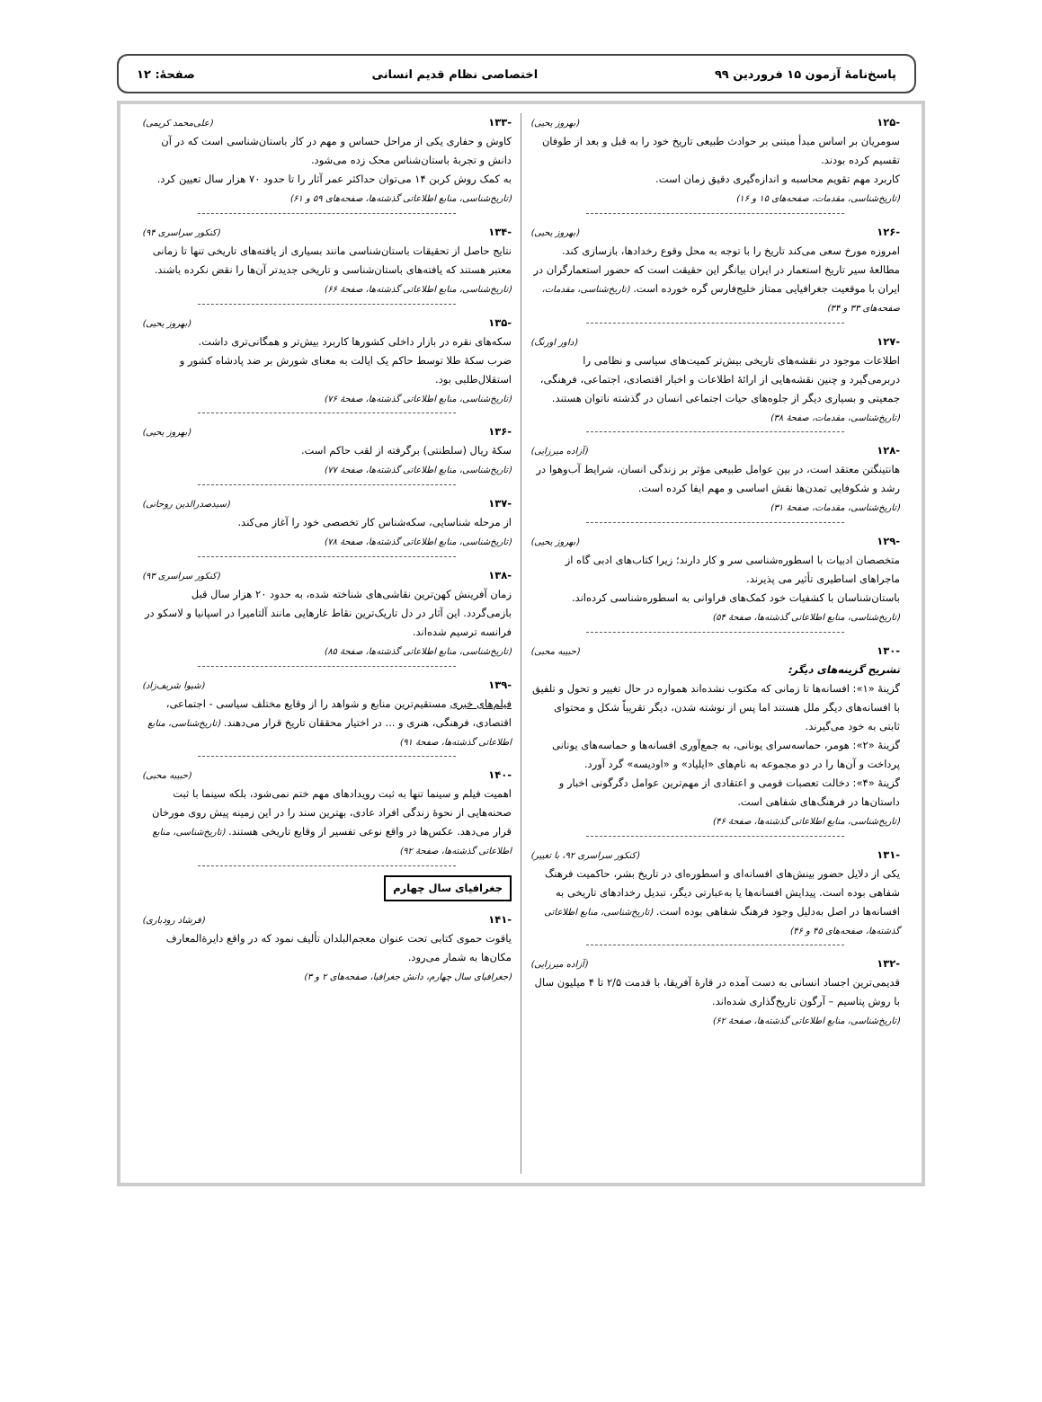پاسخ‌نامهٔ آزمون ۱۵ فروردین ۹۹ اختصاصی نظام قدیم انسانی صفحهٔ: ۱۲
-۱۲۵ (بهروز یحیی)
سومریان بر اساس مبدأ مبتنی بر حوادث طبیعی تاریخ خود را به قبل و بعد از طوفان تقسیم کرده بودند.
کاربرد مهم تقویم محاسبه و اندازه‌گیری دقیق زمان است.
(تاریخ‌شناسی، مقدمات، صفحه‌های ۱۵ و ۱۶)
-۱۲۶ (بهروز یحیی)
امروزه مورخ سعی می‌کند تاریخ را با توجه به محل وقوع رخدادها، بازسازی کند. مطالعهٔ سیر تاریخ استعمار در ایران بیانگر این حقیقت است که حضور استعمارگران در ایران با موقعیت جغرافیایی ممتاز خلیج‌فارس گره خورده است. (تاریخ‌شناسی، مقدمات، صفحه‌های ۳۳ و ۳۴)
-۱۲۷ (داور اورنگ)
اطلاعات موجود در نقشه‌های تاریخی بیش‌تر کمیت‌های سیاسی و نظامی را دربرمی‌گیرد و چنین نقشه‌هایی از ارائهٔ اطلاعات و اخبار اقتصادی، اجتماعی، فرهنگی، جمعیتی و بسیاری دیگر از جلوه‌های حیات اجتماعی انسان در گذشته ناتوان هستند. (تاریخ‌شناسی، مقدمات، صفحهٔ ۳۸)
-۱۲۸ (آزاده میرزایی)
هانتینگتن معتقد است، در بین عوامل طبیعی مؤثر بر زندگی انسان، شرایط آب‌وهوا در رشد و شکوفایی تمدن‌ها نقش اساسی و مهم ایفا کرده است.
(تاریخ‌شناسی، مقدمات، صفحهٔ ۳۱)
-۱۲۹ (بهروز یحیی)
متخصصان ادبیات با اسطوره‌شناسی سر و کار دارند؛ زیرا کتاب‌های ادبی گاه از ماجراهای اساطیری تأثیر می پذیرند.
باستان‌شناسان با کشفیات خود کمک‌های فراوانی به اسطوره‌شناسی کرده‌اند. (تاریخ‌شناسی، منابع اطلاعاتی گذشته‌ها، صفحهٔ ۵۴)
-۱۳۰ (حبیبه محبی)
تشریح گزینه‌های دیگر:
گزینهٔ «۱»: افسانه‌ها تا زمانی که مکتوب نشده‌اند همواره در حال تغییر و تحول و تلفیق با افسانه‌های دیگر ملل هستند اما پس از نوشته شدن، دیگر تقریباً شکل و محتوای ثابتی به خود می‌گیرند.
گزینهٔ «۲»: هومر، حماسه‌سرای یونانی، به جمع‌آوری افسانه‌ها و حماسه‌های یونانی پرداخت و آن‌ها را در دو مجموعه به نام‌های «ایلیاد» و «اودیسه» گرد آورد.
گزینهٔ «۴»: دخالت تعصبات قومی و اعتقادی از مهم‌ترین عوامل دگرگونی اخبار و داستان‌ها در فرهنگ‌های شفاهی است.
(تاریخ‌شناسی، منابع اطلاعاتی گذشته‌ها، صفحهٔ ۴۶)
-۱۳۱ (کنکور سراسری ۹۲، با تغییر)
یکی از دلایل حضور بینش‌های افسانه‌ای و اسطوره‌ای در تاریخ بشر، حاکمیت فرهنگ شفاهی بوده است. پیدایش افسانه‌ها یا به‌عبارتی دیگر، تبدیل رخدادهای تاریخی به افسانه‌ها در اصل به‌دلیل وجود فرهنگ شفاهی بوده است. (تاریخ‌شناسی، منابع اطلاعاتی گذشته‌ها، صفحه‌های ۴۵ و ۴۶)
-۱۳۲ (آزاده میرزایی)
قدیمی‌ترین اجساد انسانی به دست آمده در قارهٔ آفریقا، با قدمت ۲/۵ تا ۴ میلیون سال با روش پتاسیم – آرگون تاریخ‌گذاری شده‌اند.
(تاریخ‌شناسی، منابع اطلاعاتی گذشته‌ها، صفحهٔ ۶۲)
-۱۳۳ (علی‌محمد کریمی)
کاوش و حفاری یکی از مراحل حساس و مهم در کار باستان‌شناسی است که در آن دانش و تجربهٔ باستان‌شناس محک زده می‌شود.
به کمک روش کربن ۱۴ می‌توان حداکثر عمر آثار را تا حدود ۷۰ هزار سال تعیین کرد. (تاریخ‌شناسی، منابع اطلاعاتی گذشته‌ها، صفحه‌های ۵۹ و ۶۱)
-۱۳۴ (کنکور سراسری ۹۴)
نتایج حاصل از تحقیقات باستان‌شناسی مانند بسیاری از یافته‌های تاریخی تنها تا زمانی معتبر هستند که یافته‌های باستان‌شناسی و تاریخی جدیدتر آن‌ها را نقض نکرده باشند.
(تاریخ‌شناسی، منابع اطلاعاتی گذشته‌ها، صفحهٔ ۶۶)
-۱۳۵ (بهروز یحیی)
سکه‌های نقره در بازار داخلی کشورها کاربرد بیش‌تر و همگانی‌تری داشت.
ضرب سکهٔ طلا توسط حاکم یک ایالت به معنای شورش بر ضد پادشاه کشور و استقلال‌طلبی بود.
(تاریخ‌شناسی، منابع اطلاعاتی گذشته‌ها، صفحهٔ ۷۶)
-۱۳۶ (بهروز یحیی)
سکهٔ ریال (سلطنتی) برگرفته از لقب حاکم است.
(تاریخ‌شناسی، منابع اطلاعاتی گذشته‌ها، صفحهٔ ۷۷)
-۱۳۷ (سیدصدرالدین روحانی)
از مرحله شناسایی، سکه‌شناس کار تخصصی خود را آغاز می‌کند.
(تاریخ‌شناسی، منابع اطلاعاتی گذشته‌ها، صفحهٔ ۷۸)
-۱۳۸ (کنکور سراسری ۹۳)
زمان آفرینش کهن‌ترین نقاشی‌های شناخته شده، به حدود ۲۰ هزار سال قبل بازمی‌گردد. این آثار در دل تاریک‌ترین نقاط غارهایی مانند آلتامیرا در اسپانیا و لاسکو در فرانسه ترسیم شده‌اند.
(تاریخ‌شناسی، منابع اطلاعاتی گذشته‌ها، صفحهٔ ۸۵)
-۱۳۹ (شیوا شریف‌زاد)
فیلم‌های خبری مستقیم‌ترین منابع و شواهد را از وقایع مختلف سیاسی - اجتماعی، اقتصادی، فرهنگی، هنری و ... در اختیار محققان تاریخ قرار می‌دهند. (تاریخ‌شناسی، منابع اطلاعاتی گذشته‌ها، صفحهٔ ۹۱)
-۱۴۰ (حبیبه محبی)
اهمیت فیلم و سینما تنها به ثبت رویدادهای مهم ختم نمی‌شود، بلکه سینما با ثبت صحنه‌هایی از نحوهٔ زندگی افراد عادی، بهترین سند را در این زمینه پیش روی مورخان قرار می‌دهد. عکس‌ها در واقع نوعی تفسیر از وقایع تاریخی هستند. (تاریخ‌شناسی، منابع اطلاعاتی گذشته‌ها، صفحهٔ ۹۲)
جغرافیای سال چهارم
-۱۴۱ (فرشاد رودباری)
یاقوت حموی کتابی تحت عنوان معجم‌البلدان تألیف نمود که در واقع دایرةالمعارف مکان‌ها به شمار می‌رود.
(جغرافیای سال چهارم، دانش جغرافیا، صفحه‌های ۲ و ۳)